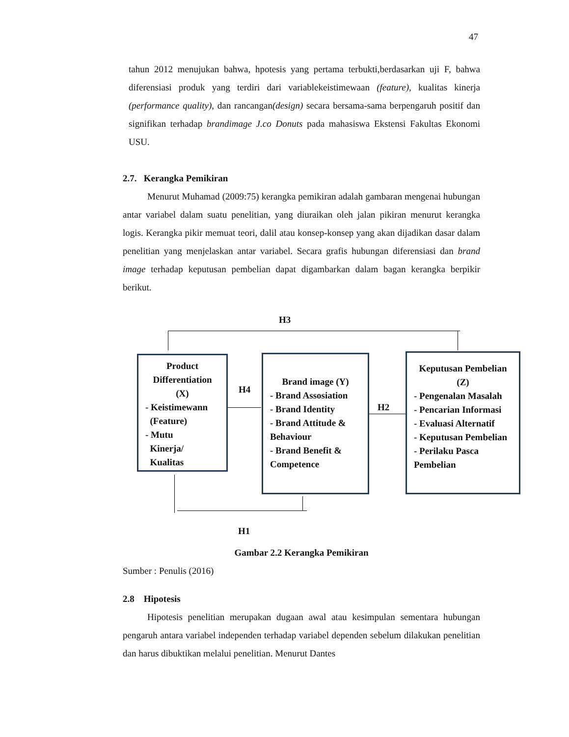47
tahun 2012 menujukan bahwa, hpotesis yang pertama terbukti,berdasarkan uji F, bahwa diferensiasi produk yang terdiri dari variablekeistimewaan (feature), kualitas kinerja (performance quality), dan rancangan(design) secara bersama-sama berpengaruh positif dan signifikan terhadap brandimage J.co Donuts pada mahasiswa Ekstensi Fakultas Ekonomi USU.
2.7. Kerangka Pemikiran
Menurut Muhamad (2009:75) kerangka pemikiran adalah gambaran mengenai hubungan antar variabel dalam suatu penelitian, yang diuraikan oleh jalan pikiran menurut kerangka logis. Kerangka pikir memuat teori, dalil atau konsep-konsep yang akan dijadikan dasar dalam penelitian yang menjelaskan antar variabel. Secara grafis hubungan diferensiasi dan brand image terhadap keputusan pembelian dapat digambarkan dalam bagan kerangka berpikir berikut.
H3
Product Differentiation (X)
- Keistimewann
(Feature)
- Mutu
Kinerja/
Kualitas
H4
Brand image (Y)
- Brand Assosiation
- Brand Identity
- Brand Attitude & Behaviour
- Brand Benefit & Competence
H2
Keputusan Pembelian (Z)
- Pengenalan Masalah
- Pencarian Informasi
- Evaluasi Alternatif
- Keputusan Pembelian
- Perilaku Pasca Pembelian
H1
Gambar 2.2 Kerangka Pemikiran
Sumber : Penulis (2016)
2.8 Hipotesis
Hipotesis penelitian merupakan dugaan awal atau kesimpulan sementara hubungan pengaruh antara variabel independen terhadap variabel dependen sebelum dilakukan penelitian dan harus dibuktikan melalui penelitian. Menurut Dantes